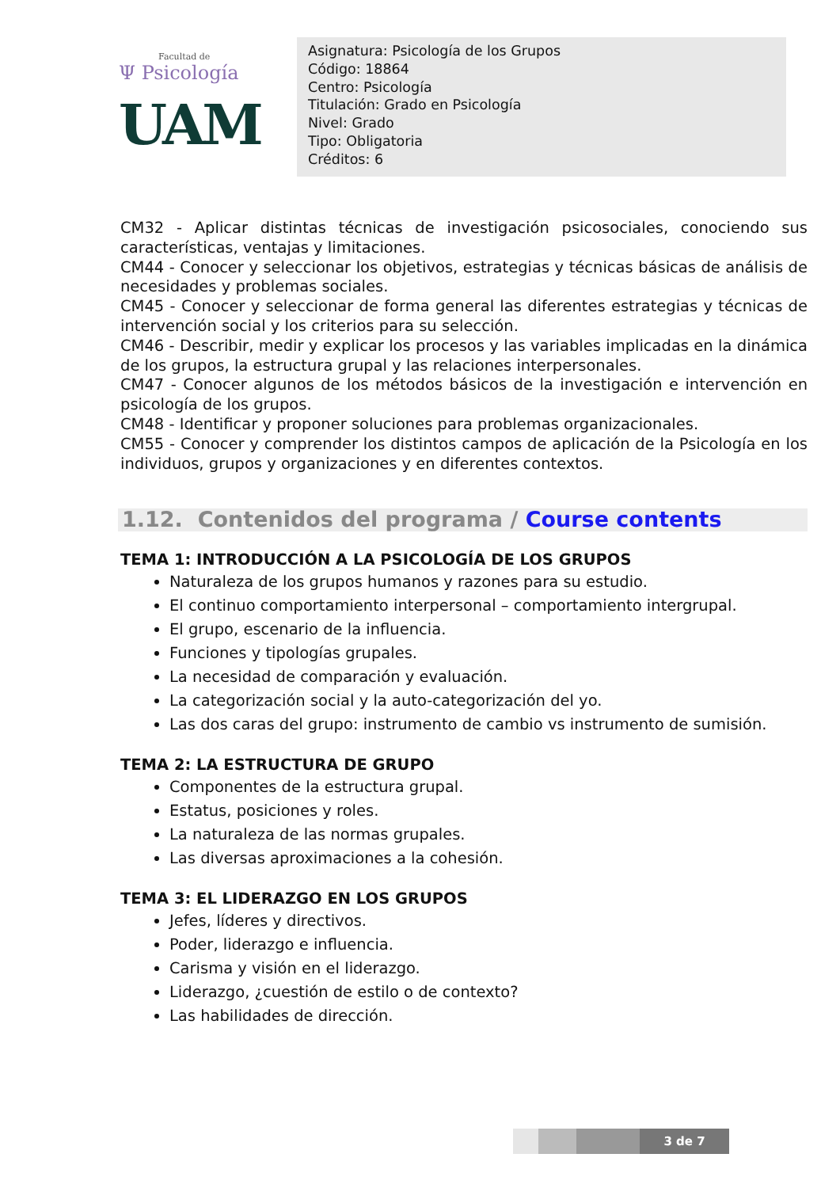Facultad de
Ψ Psicología
UAM
Asignatura: Psicología de los Grupos
Código: 18864
Centro: Psicología
Titulación: Grado en Psicología
Nivel: Grado
Tipo: Obligatoria
Créditos: 6
CM32 - Aplicar distintas técnicas de investigación psicosociales, conociendo sus características, ventajas y limitaciones.
CM44 - Conocer y seleccionar los objetivos, estrategias y técnicas básicas de análisis de necesidades y problemas sociales.
CM45 - Conocer y seleccionar de forma general las diferentes estrategias y técnicas de intervención social y los criterios para su selección.
CM46 - Describir, medir y explicar los procesos y las variables implicadas en la dinámica de los grupos, la estructura grupal y las relaciones interpersonales.
CM47 - Conocer algunos de los métodos básicos de la investigación e intervención en psicología de los grupos.
CM48 - Identificar y proponer soluciones para problemas organizacionales.
CM55 - Conocer y comprender los distintos campos de aplicación de la Psicología en los individuos, grupos y organizaciones y en diferentes contextos.
1.12. Contenidos del programa / Course contents
TEMA 1: INTRODUCCIÓN A LA PSICOLOGÍA DE LOS GRUPOS
Naturaleza de los grupos humanos y razones para su estudio.
El continuo comportamiento interpersonal – comportamiento intergrupal.
El grupo, escenario de la influencia.
Funciones y tipologías grupales.
La necesidad de comparación y evaluación.
La categorización social y la auto-categorización del yo.
Las dos caras del grupo: instrumento de cambio vs instrumento de sumisión.
TEMA 2: LA ESTRUCTURA DE GRUPO
Componentes de la estructura grupal.
Estatus, posiciones y roles.
La naturaleza de las normas grupales.
Las diversas aproximaciones a la cohesión.
TEMA 3: EL LIDERAZGO EN LOS GRUPOS
Jefes, líderes y directivos.
Poder, liderazgo e influencia.
Carisma y visión en el liderazgo.
Liderazgo, ¿cuestión de estilo o de contexto?
Las habilidades de dirección.
3 de 7